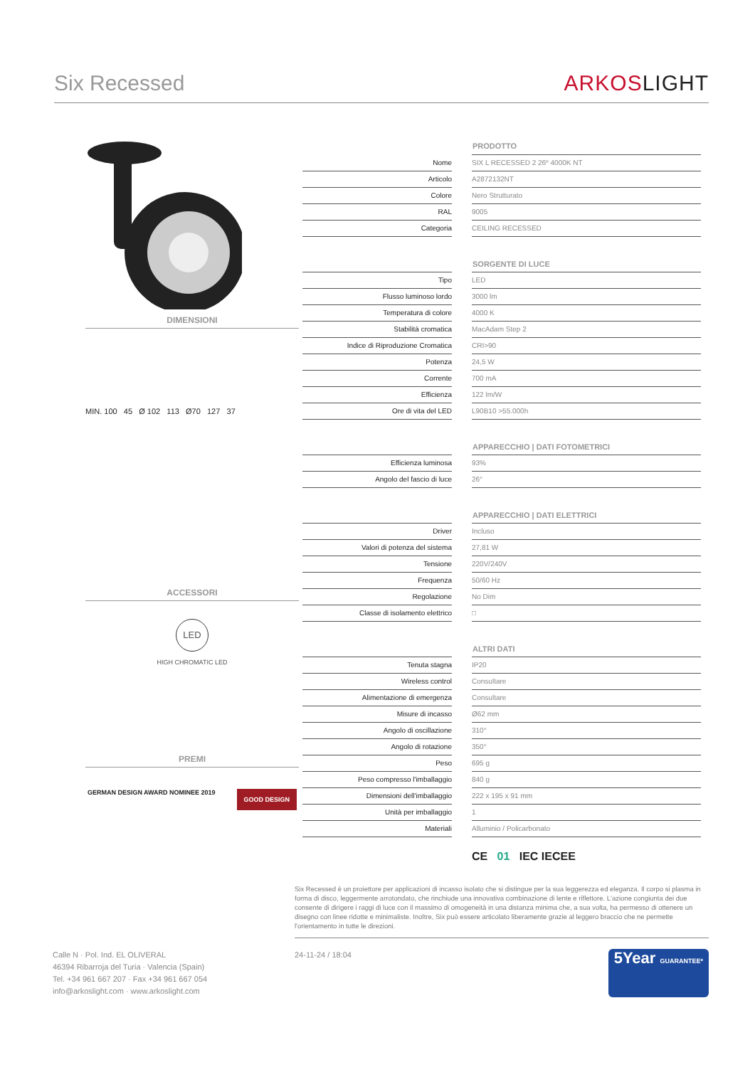Six Recessed
ARKOSLIGHT
DIMENSIONI
MIN. 100 45 Ø 102 113 Ø70 127 37
ACCESSORI
LED
HIGH CHROMATIC LED
PREMI
GERMAN DESIGN AWARD NOMINEE 2019
GOOD DESIGN
| | | PRODOTTO |
| Nome | | SIX L RECESSED 2 26º 4000K NT |
| Articolo | | A2872132NT |
| Colore | | Nero Strutturato |
| RAL | | 9005 |
| Categoria | | CEILING RECESSED |
| | | SORGENTE DI LUCE |
| Tipo | | LED |
| Flusso luminoso lordo | | 3000 lm |
| Temperatura di colore | | 4000 K |
| Stabilità cromatica | | MacAdam Step 2 |
| Indice di Riproduzione Cromatica | | CRI>90 |
| Potenza | | 24,5 W |
| Corrente | | 700 mA |
| Efficienza | | 122 lm/W |
| Ore di vita del LED | | L90B10 >55.000h |
| | | APPARECCHIO / DATI FOTOMETRICI |
| Efficienza luminosa | | 93% |
| Angolo del fascio di luce | | 26° |
| | | APPARECCHIO / DATI ELETTRICI |
| Driver | | Incluso |
| Valori di potenza del sistema | | 27,81 W |
| Tensione | | 220V/240V |
| Frequenza | | 50/60 Hz |
| Regolazione | | No Dim |
| Classe di isolamento elettrico | | □ |
| | | ALTRI DATI |
| Tenuta stagna | | IP20 |
| Wireless control | | Consultare |
| Alimentazione di emergenza | | Consultare |
| Misure di incasso | | Ø62 mm |
| Angolo di oscillazione | | 310° |
| Angolo di rotazione | | 350° |
| Peso | | 695 g |
| Peso compresso l'imballaggio | | 840 g |
| Dimensioni dell'imballaggio | | 222 x 195 x 91 mm |
| Unità per imballaggio | | 1 |
| Materiali | | Alluminio / Policarbonato |
CE 01 IEC IECEE
Six Recessed è un proiettore per applicazioni di incasso isolato che si distingue per la sua leggerezza ed eleganza. Il corpo si plasma in forma di disco, leggermente arrotondato, che rinchiude una innovativa combinazione di lente e riflettore. L'azione congiunta dei due consente di dirigere i raggi di luce con il massimo di omogeneità in una distanza minima che, a sua volta, ha permesso di ottenere un disegno con linee ridotte e minimaliste. Inoltre, Six può essere articolato liberamente grazie al leggero braccio che ne permette l'orientamento in tutte le direzioni.
Calle N · Pol. Ind. EL OLIVERAL
46394 Ribarroja del Turia · Valencia (Spain)
Tel. +34 961 667 207 · Fax +34 961 667 054
info@arkoslight.com · www.arkoslight.com
24-11-24 / 18:04
5Year GUARANTEE*